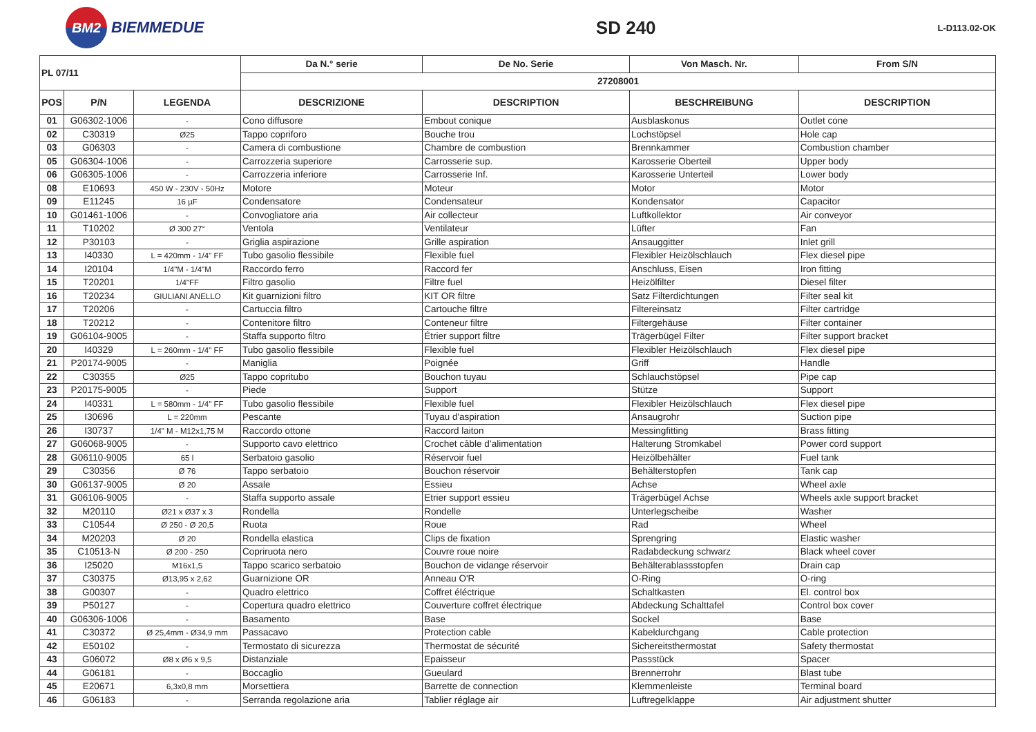BM2
BIEMMEDUE
SD 240
L-D113.02-OK
| PL 07/11 | | | Da N.° serie | De No. Serie | Von Masch. Nr. | From S/N |
| --- | --- | --- | --- | --- | --- | --- |
| | | | 27208001 | | | |
| POS | P/N | LEGENDA | DESCRIZIONE | DESCRIPTION | BESCHREIBUNG | DESCRIPTION |
| 01 | G06302-1006 | - | Cono diffusore | Embout conique | Ausblaskonus | Outlet cone |
| 02 | C30319 | Ø25 | Tappo copriforo | Bouche trou | Lochstöpsel | Hole cap |
| 03 | G06303 | - | Camera di combustione | Chambre de combustion | Brennkammer | Combustion chamber |
| 05 | G06304-1006 | - | Carrozzeria superiore | Carrosserie sup. | Karosserie Oberteil | Upper body |
| 06 | G06305-1006 | - | Carrozzeria inferiore | Carrosserie Inf. | Karosserie Unterteil | Lower body |
| 08 | E10693 | 450 W - 230V - 50Hz | Motore | Moteur | Motor | Motor |
| 09 | E11245 | 16 µF | Condensatore | Condensateur | Kondensator | Capacitor |
| 10 | G01461-1006 | - | Convogliatore aria | Air collecteur | Luftkollektor | Air conveyor |
| 11 | T10202 | Ø 300 27° | Ventola | Ventilateur | Lüfter | Fan |
| 12 | P30103 | - | Griglia aspirazione | Grille aspiration | Ansauggitter | Inlet grill |
| 13 | I40330 | L = 420mm - 1/4" FF | Tubo gasolio flessibile | Flexible fuel | Flexibler Heizölschlauch | Flex diesel pipe |
| 14 | I20104 | 1/4"M - 1/4"M | Raccordo ferro | Raccord fer | Anschluss, Eisen | Iron fitting |
| 15 | T20201 | 1/4"FF | Filtro gasolio | Filtre fuel | Heizölfilter | Diesel filter |
| 16 | T20234 | GIULIANI ANELLO | Kit guarnizioni filtro | KIT OR filtre | Satz Filterdichtungen | Filter seal kit |
| 17 | T20206 | - | Cartuccia filtro | Cartouche filtre | Filtereinsatz | Filter cartridge |
| 18 | T20212 | - | Contenitore filtro | Conteneur filtre | Filtergehäuse | Filter container |
| 19 | G06104-9005 | - | Staffa supporto filtro | Étrier support filtre | Trägerbügel Filter | Filter support bracket |
| 20 | I40329 | L = 260mm - 1/4" FF | Tubo gasolio flessibile | Flexible fuel | Flexibler Heizölschlauch | Flex diesel pipe |
| 21 | P20174-9005 | - | Maniglia | Poignée | Griff | Handle |
| 22 | C30355 | Ø25 | Tappo copritubo | Bouchon tuyau | Schlauchstöpsel | Pipe cap |
| 23 | P20175-9005 | - | Piede | Support | Stütze | Support |
| 24 | I40331 | L = 580mm - 1/4" FF | Tubo gasolio flessibile | Flexible fuel | Flexibler Heizölschlauch | Flex diesel pipe |
| 25 | I30696 | L = 220mm | Pescante | Tuyau d'aspiration | Ansaugrohr | Suction pipe |
| 26 | I30737 | 1/4" M - M12x1,75 M | Raccordo ottone | Raccord laiton | Messingfitting | Brass fitting |
| 27 | G06068-9005 | - | Supporto cavo elettrico | Crochet câble d’alimentation | Halterung Stromkabel | Power cord support |
| 28 | G06110-9005 | 65 l | Serbatoio gasolio | Réservoir fuel | Heizölbehälter | Fuel tank |
| 29 | C30356 | Ø 76 | Tappo serbatoio | Bouchon réservoir | Behälterstopfen | Tank cap |
| 30 | G06137-9005 | Ø 20 | Assale | Essieu | Achse | Wheel axle |
| 31 | G06106-9005 | - | Staffa supporto assale | Etrier support essieu | Trägerbügel Achse | Wheels axle support bracket |
| 32 | M20110 | Ø21 x Ø37 x 3 | Rondella | Rondelle | Unterlegscheibe | Washer |
| 33 | C10544 | Ø 250 - Ø 20,5 | Ruota | Roue | Rad | Wheel |
| 34 | M20203 | Ø 20 | Rondella elastica | Clips de fixation | Sprengring | Elastic washer |
| 35 | C10513-N | Ø 200 - 250 | Copriruota nero | Couvre roue noire | Radabdeckung schwarz | Black wheel cover |
| 36 | I25020 | M16x1,5 | Tappo scarico serbatoio | Bouchon de vidange réservoir | Behälterablassstopfen | Drain cap |
| 37 | C30375 | Ø13,95 x 2,62 | Guarnizione OR | Anneau O'R | O-Ring | O-ring |
| 38 | G00307 | - | Quadro elettrico | Coffret éléctrique | Schaltkasten | El. control box |
| 39 | P50127 | - | Copertura quadro elettrico | Couverture coffret électrique | Abdeckung Schalttafel | Control box cover |
| 40 | G06306-1006 | - | Basamento | Base | Sockel | Base |
| 41 | C30372 | Ø 25,4mm - Ø34,9 mm | Passacavo | Protection cable | Kabeldurchgang | Cable protection |
| 42 | E50102 | - | Termostato di sicurezza | Thermostat de sécurité | Sichereitsthermostat | Safety thermostat |
| 43 | G06072 | Ø8 x Ø6 x 9,5 | Distanziale | Epaisseur | Passstück | Spacer |
| 44 | G06181 | - | Boccaglio | Gueulard | Brennerrohr | Blast tube |
| 45 | E20671 | 6,3x0,8 mm | Morsettiera | Barrette de connection | Klemmenleiste | Terminal board |
| 46 | G06183 | - | Serranda regolazione aria | Tablier réglage air | Luftregelklappe | Air adjustment shutter |